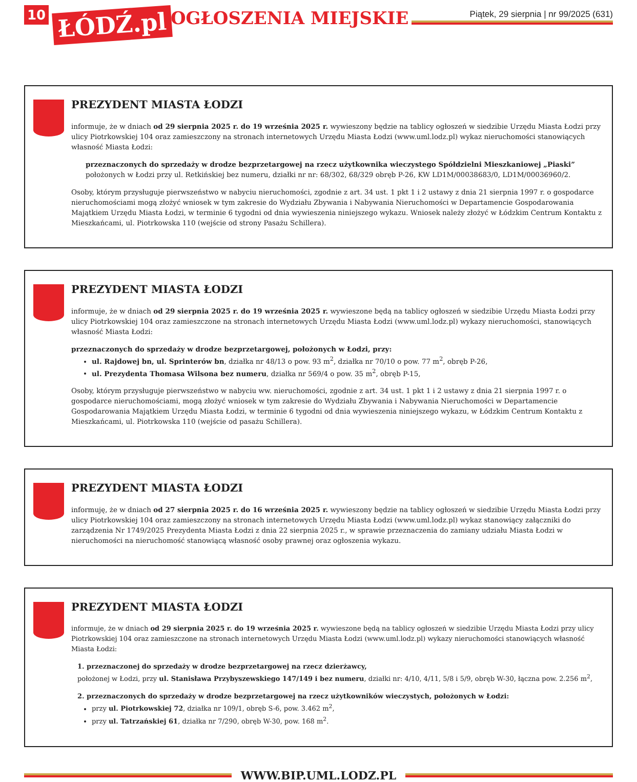10 ŁÓDŹ.pl OGŁOSZENIA MIEJSKIE
Piątek, 29 sierpnia | nr 99/2025 (631)
PREZYDENT MIASTA ŁODZI
informuje, że w dniach od 29 sierpnia 2025 r. do 19 września 2025 r. wywieszony będzie na tablicy ogłoszeń w siedzibie Urzędu Miasta Łodzi przy ulicy Piotrkowskiej 104 oraz zamieszczony na stronach internetowych Urzędu Miasta Łodzi (www.uml.lodz.pl) wykaz nieruchomości stanowiących własność Miasta Łodzi:
przeznaczonych do sprzedaży w drodze bezprzetargowej na rzecz użytkownika wieczystego Spółdzielni Mieszkaniowej „Piaski”
położonych w Łodzi przy ul. Retkińskiej bez numeru, działki nr nr: 68/302, 68/329 obręb P-26, KW LD1M/00038683/0, LD1M/00036960/2.
Osoby, którym przysługuje pierwszeństwo w nabyciu nieruchomości, zgodnie z art. 34 ust. 1 pkt 1 i 2 ustawy z dnia 21 sierpnia 1997 r. o gospodarce nieruchomościami mogą złożyć wniosek w tym zakresie do Wydziału Zbywania i Nabywania Nieruchomości w Departamencie Gospodarowania Majątkiem Urzędu Miasta Łodzi, w terminie 6 tygodni od dnia wywieszenia niniejszego wykazu. Wniosek należy złożyć w Łódzkim Centrum Kontaktu z Mieszkańcami, ul. Piotrkowska 110 (wejście od strony Pasażu Schillera).
PREZYDENT MIASTA ŁODZI
informuje, że w dniach od 29 sierpnia 2025 r. do 19 września 2025 r. wywieszone będą na tablicy ogłoszeń w siedzibie Urzędu Miasta Łodzi przy ulicy Piotrkowskiej 104 oraz zamieszczone na stronach internetowych Urzędu Miasta Łodzi (www.uml.lodz.pl) wykazy nieruchomości, stanowiących własność Miasta Łodzi:
przeznaczonych do sprzedaży w drodze bezprzetargowej, położonych w Łodzi, przy:
ul. Rajdowej bn, ul. Sprinterów bn, działka nr 48/13 o pow. 93 m<sup>2</sup>, działka nr 70/10 o pow. 77 m<sup>2</sup>, obręb P-26,
ul. Prezydenta Thomasa Wilsona bez numeru, działka nr 569/4 o pow. 35 m<sup>2</sup>, obręb P-15,
Osoby, którym przysługuje pierwszeństwo w nabyciu ww. nieruchomości, zgodnie z art. 34 ust. 1 pkt 1 i 2 ustawy z dnia 21 sierpnia 1997 r. o gospodarce nieruchomościami, mogą złożyć wniosek w tym zakresie do Wydziału Zbywania i Nabywania Nieruchomości w Departamencie Gospodarowania Majątkiem Urzędu Miasta Łodzi, w terminie 6 tygodni od dnia wywieszenia niniejszego wykazu, w Łódzkim Centrum Kontaktu z Mieszkańcami, ul. Piotrkowska 110 (wejście od pasażu Schillera).
PREZYDENT MIASTA ŁODZI
informuję, że w dniach od 27 sierpnia 2025 r. do 16 września 2025 r. wywieszony będzie na tablicy ogłoszeń w siedzibie Urzędu Miasta Łodzi przy ulicy Piotrkowskiej 104 oraz zamieszczony na stronach internetowych Urzędu Miasta Łodzi (www.uml.lodz.pl) wykaz stanowiący załączniki do zarządzenia Nr 1749/2025 Prezydenta Miasta Łodzi z dnia 22 sierpnia 2025 r., w sprawie przeznaczenia do zamiany udziału Miasta Łodzi w nieruchomości na nieruchomość stanowiącą własność osoby prawnej oraz ogłoszenia wykazu.
PREZYDENT MIASTA ŁODZI
informuje, że w dniach od 29 sierpnia 2025 r. do 19 września 2025 r. wywieszone będą na tablicy ogłoszeń w siedzibie Urzędu Miasta Łodzi przy ulicy Piotrkowskiej 104 oraz zamieszczone na stronach internetowych Urzędu Miasta Łodzi (www.uml.lodz.pl) wykazy nieruchomości stanowiących własność Miasta Łodzi:
1. przeznaczonej do sprzedaży w drodze bezprzetargowej na rzecz dzierżawcy,
położonej w Łodzi, przy ul. Stanisława Przybyszewskiego 147/149 i bez numeru, działki nr: 4/10, 4/11, 5/8 i 5/9, obręb W-30, łączna pow. 2.256 m<sup>2</sup>,
2. przeznaczonych do sprzedaży w drodze bezprzetargowej na rzecz użytkowników wieczystych, położonych w Łodzi:
przy ul. Piotrkowskiej 72, działka nr 109/1, obręb S-6, pow. 3.462 m<sup>2</sup>,
przy ul. Tatrzańskiej 61, działka nr 7/290, obręb W-30, pow. 168 m<sup>2</sup>.
WWW.BIP.UML.LODZ.PL